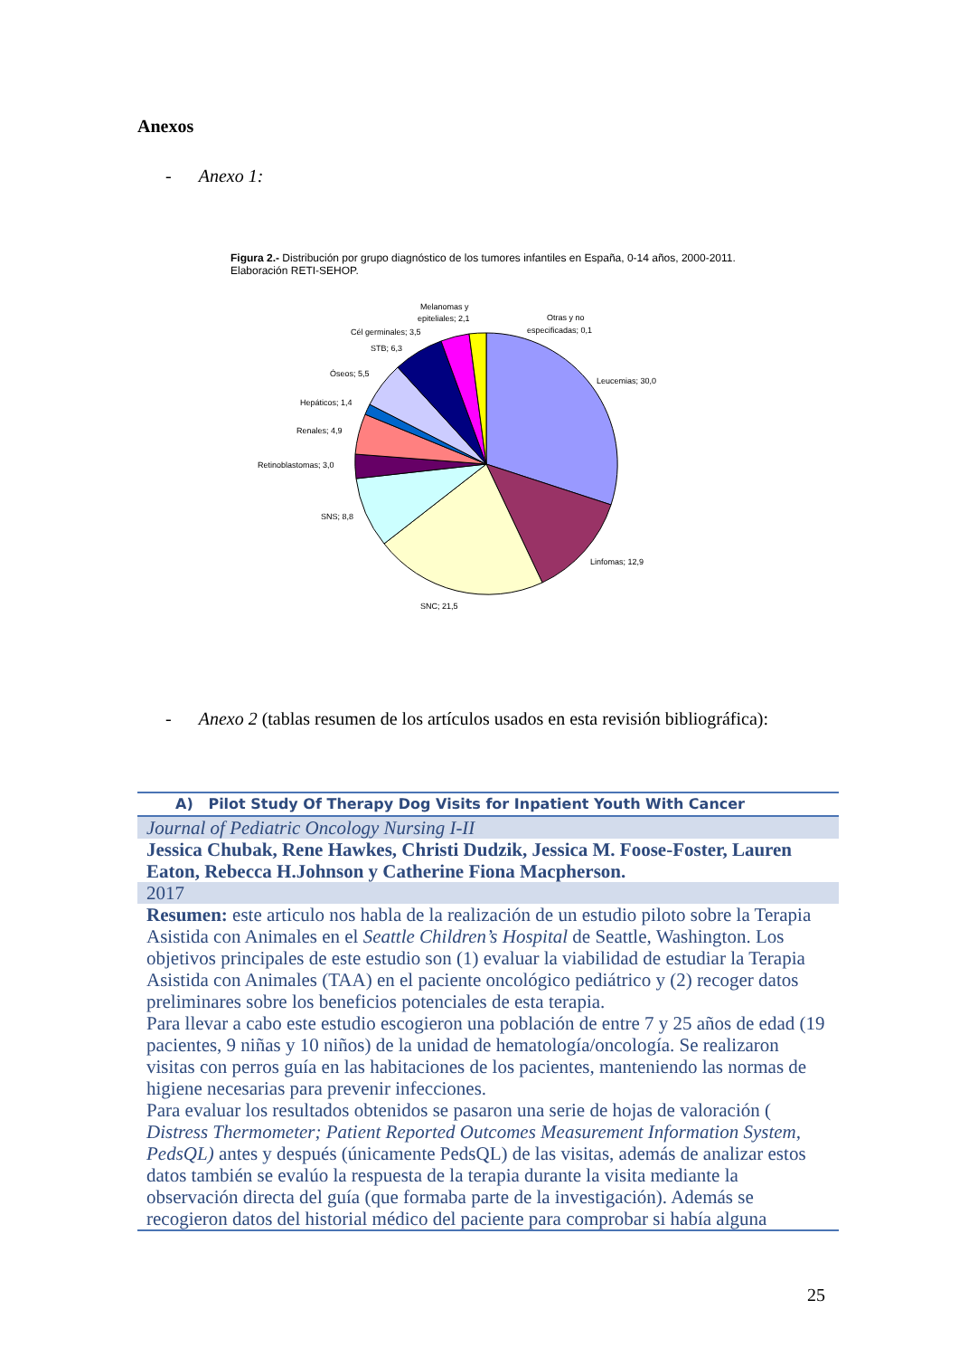Anexos
- Anexo 1:
Figura 2.- Distribución por grupo diagnóstico de los tumores infantiles en España, 0-14 años, 2000-2011. Elaboración RETI-SEHOP.
Leucemias; 30,0
Linfomas; 12,9
SNC; 21,5
SNS; 8,8
Retinoblastomas; 3,0
Renales; 4,9
Hepáticos; 1,4
Óseos; 5,5
STB; 6,3
Cél germinales; 3,5
Melanomas y
epiteliales; 2,1
Otras y no
especificadas; 0,1
- Anexo 2 (tablas resumen de los artículos usados en esta revisión bibliográfica):
| A) Pilot Study Of Therapy Dog Visits for Inpatient Youth With Cancer |
| Journal of Pediatric Oncology Nursing I-II |
| Jessica Chubak, Rene Hawkes, Christi Dudzik, Jessica M. Foose-Foster, Lauren Eaton, Rebecca H.Johnson y Catherine Fiona Macpherson. |
| 2017 |
| Resumen: este articulo nos habla de la realización de un estudio piloto sobre la Terapia Asistida con Animales en el Seattle Children’s Hospital de Seattle, Washington. Los objetivos principales de este estudio son (1) evaluar la viabilidad de estudiar la Terapia Asistida con Animales (TAA) en el paciente oncológico pediátrico y (2) recoger datos preliminares sobre los beneficios potenciales de esta terapia. Para llevar a cabo este estudio escogieron una población de entre 7 y 25 años de edad (19 pacientes, 9 niñas y 10 niños) de la unidad de hematología/oncología. Se realizaron visitas con perros guía en las habitaciones de los pacientes, manteniendo las normas de higiene necesarias para prevenir infecciones. Para evaluar los resultados obtenidos se pasaron una serie de hojas de valoración ( Distress Thermometer; Patient Reported Outcomes Measurement Information System, PedsQL) antes y después (únicamente PedsQL) de las visitas, además de analizar estos datos también se evalúo la respuesta de la terapia durante la visita mediante la observación directa del guía (que formaba parte de la investigación). Además se recogieron datos del historial médico del paciente para comprobar si había alguna |
25